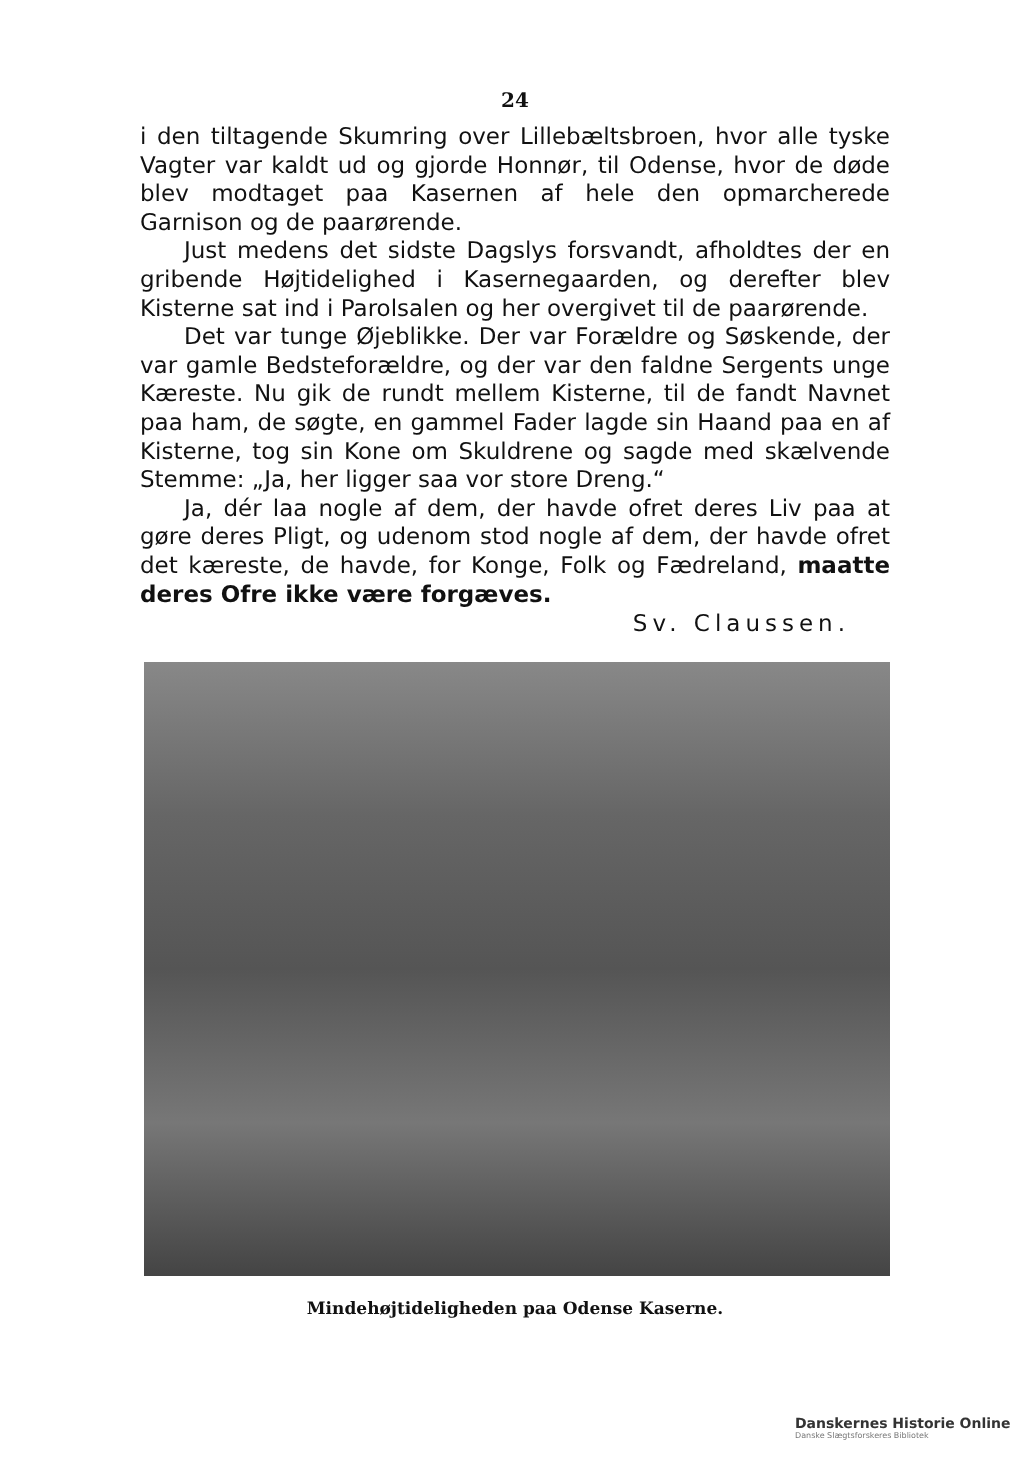24
i den tiltagende Skumring over Lillebæltsbroen, hvor alle tyske Vagter var kaldt ud og gjorde Honnør, til Odense, hvor de døde blev modtaget paa Kasernen af hele den opmarcherede Garnison og de paarørende.
Just medens det sidste Dagslys forsvandt, afholdtes der en gribende Højtidelighed i Kasernegaarden, og derefter blev Kisterne sat ind i Parolsalen og her overgivet til de paarørende.
Det var tunge Øjeblikke. Der var Forældre og Søskende, der var gamle Bedsteforældre, og der var den faldne Sergents unge Kæreste. Nu gik de rundt mellem Kisterne, til de fandt Navnet paa ham, de søgte, en gammel Fader lagde sin Haand paa en af Kisterne, tog sin Kone om Skuldrene og sagde med skælvende Stemme: „Ja, her ligger saa vor store Dreng.“
Ja, dér laa nogle af dem, der havde ofret deres Liv paa at gøre deres Pligt, og udenom stod nogle af dem, der havde ofret det kæreste, de havde, for Konge, Folk og Fædreland, maatte deres Ofre ikke være forgæves.
Sv. Claussen.
Mindehøjtideligheden paa Odense Kaserne.
Danskernes Historie Online
Danske Slægtsforskeres Bibliotek